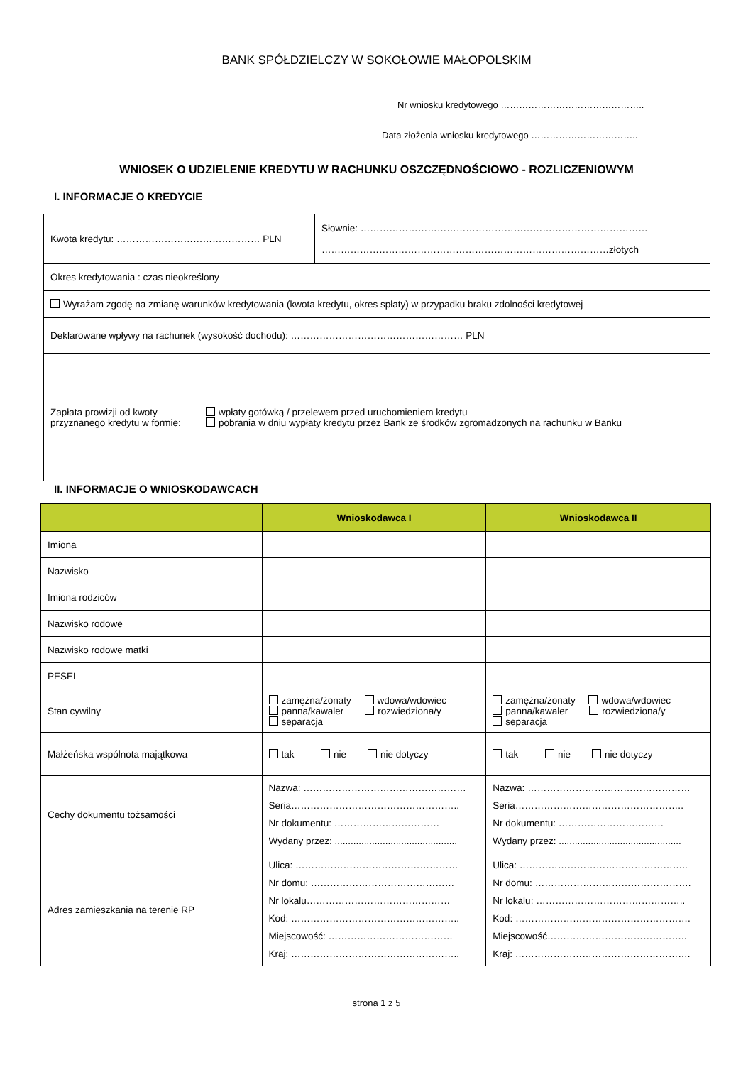BANK SPÓŁDZIELCZY W SOKOŁOWIE MAŁOPOLSKIM
Nr wniosku kredytowego ………………………………………..
Data złożenia wniosku kredytowego ……………………………..
WNIOSEK O UDZIELENIE KREDYTU W RACHUNKU OSZCZĘDNOŚCIOWO - ROZLICZENIOWYM
I. INFORMACJE O KREDYCIE
| Kwota kredytu: ……………………………………… PLN | | Słownie: ……………………………………………………………………………… ………………………………………………………………………………złotych |
| Okres kredytowania : czas nieokreślony | | |
| Wyrażam zgodę na zmianę warunków kredytowania (kwota kredytu, okres spłaty) w przypadku braku zdolności kredytowej | | |
| Deklarowane wpływy na rachunek (wysokość dochodu): ……………………………………………… PLN | | |
| Zapłata prowizji od kwoty przyznanego kredytu w formie: | wpłaty gotówką / przelewem przed uruchomieniem kredytu pobrania w dniu wypłaty kredytu przez Bank ze środków zgromadzonych na rachunku w Banku | |
II. INFORMACJE O WNIOSKODAWCACH
| | Wnioskodawca I | Wnioskodawca II |
| --- | --- | --- |
| Imiona | | |
| Nazwisko | | |
| Imiona rodziców | | |
| Nazwisko rodowe | | |
| Nazwisko rodowe matki | | |
| PESEL | | |
| Stan cywilny | zamężna/żonaty wdowa/wdowiec panna/kawaler rozwiedziona/y separacja | zamężna/żonaty wdowa/wdowiec panna/kawaler rozwiedziona/y separacja |
| Małżeńska wspólnota majątkowa | tak nie nie dotyczy | tak nie nie dotyczy |
| Cechy dokumentu tożsamości | Nazwa: …………………………………………… Seria…………………………………………….. Nr dokumentu: …………………………… Wydany przez: .............................................. | Nazwa: …………………………………………… Seria…………………………………………….. Nr dokumentu: …………………………… Wydany przez: .............................................. |
| Adres zamieszkania na terenie RP | Ulica: …………………………………………… Nr domu: ……………………………………… Nr lokalu……………………………………… Kod: …………………………………………….. Miejscowość: ………………………………… Kraj: …………………………………………….. | Ulica: …………………………………………….. Nr domu: …………………………………………. Nr lokalu: ……………………………………….. Kod: ………………………………………………. Miejscowość…………………………………….. Kraj: ………………………………………………. |
strona 1 z 5